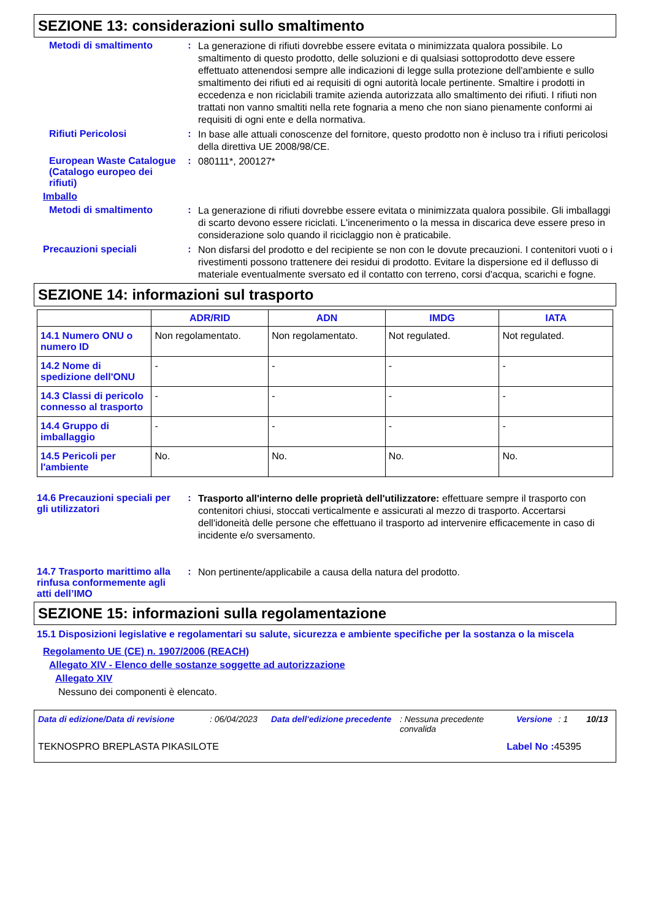SEZIONE 13: considerazioni sullo smaltimento
Metodi di smaltimento :
La generazione di rifiuti dovrebbe essere evitata o minimizzata qualora possibile. Lo smaltimento di questo prodotto, delle soluzioni e di qualsiasi sottoprodotto deve essere effettuato attenendosi sempre alle indicazioni di legge sulla protezione dell'ambiente e sullo smaltimento dei rifiuti ed ai requisiti di ogni autorità locale pertinente. Smaltire i prodotti in eccedenza e non riciclabili tramite azienda autorizzata allo smaltimento dei rifiuti. I rifiuti non trattati non vanno smaltiti nella rete fognaria a meno che non siano pienamente conformi ai requisiti di ogni ente e della normativa.
Rifiuti Pericolosi :
In base alle attuali conoscenze del fornitore, questo prodotto non è incluso tra i rifiuti pericolosi della direttiva UE 2008/98/CE.
European Waste Catalogue (Catalogo europeo dei rifiuti)
:
080111*, 200127*
Imballo
Metodi di smaltimento :
La generazione di rifiuti dovrebbe essere evitata o minimizzata qualora possibile. Gli imballaggi di scarto devono essere riciclati. L'incenerimento o la messa in discarica deve essere preso in considerazione solo quando il riciclaggio non è praticabile.
Precauzioni speciali :
Non disfarsi del prodotto e del recipiente se non con le dovute precauzioni. I contenitori vuoti o i rivestimenti possono trattenere dei residui di prodotto. Evitare la dispersione ed il deflusso di materiale eventualmente sversato ed il contatto con terreno, corsi d'acqua, scarichi e fogne.
SEZIONE 14: informazioni sul trasporto
| | ADR/RID | ADN | IMDG | IATA |
| --- | --- | --- | --- | --- |
| 14.1 Numero ONU o numero ID | Non regolamentato. | Non regolamentato. | Not regulated. | Not regulated. |
| 14.2 Nome di spedizione dell'ONU | - | - | - | - |
| 14.3 Classi di pericolo connesso al trasporto | - | - | - | - |
| 14.4 Gruppo di imballaggio | - | - | - | - |
| 14.5 Pericoli per l'ambiente | No. | No. | No. | No. |
14.6 Precauzioni speciali per gli utilizzatori
:
Trasporto all'interno delle proprietà dell'utilizzatore: effettuare sempre il trasporto con contenitori chiusi, stoccati verticalmente e assicurati al mezzo di trasporto. Accertarsi dell'idoneità delle persone che effettuano il trasporto ad intervenire efficacemente in caso di incidente e/o sversamento.
14.7 Trasporto marittimo alla rinfusa conformemente agli atti dell’IMO
:
Non pertinente/applicabile a causa della natura del prodotto.
SEZIONE 15: informazioni sulla regolamentazione
15.1 Disposizioni legislative e regolamentari su salute, sicurezza e ambiente specifiche per la sostanza o la miscela
Regolamento UE (CE) n. 1907/2006 (REACH)
Allegato XIV - Elenco delle sostanze soggette ad autorizzazione
Allegato XIV
Nessuno dei componenti è elencato.
Data di edizione/Data di revisione: 06/04/2023 Data dell'edizione precedente: Nessuna precedente convalida Versione: 1 10/13
TEKNOSPRO BREPLASTA PIKASILOTE Label No : 45395